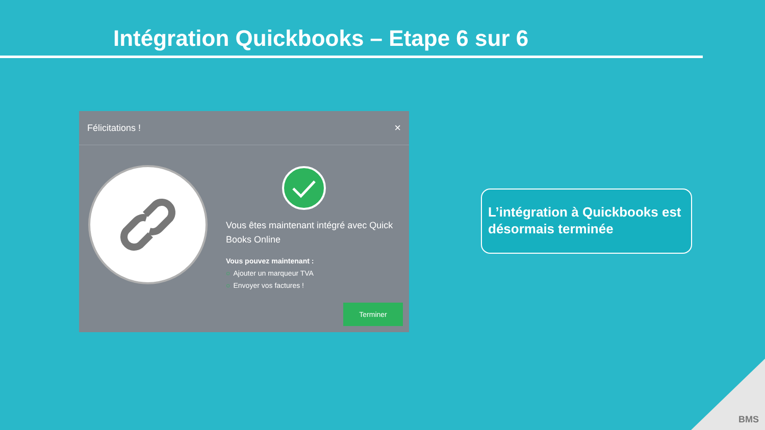Intégration Quickbooks – Etape 6 sur 6
Félicitations ! ×
Vous êtes maintenant intégré avec Quick Books Online
Vous pouvez maintenant :
○ Ajouter un marqueur TVA
○ Envoyer vos factures !
Terminer
L’intégration à Quickbooks est désormais terminée
BMS